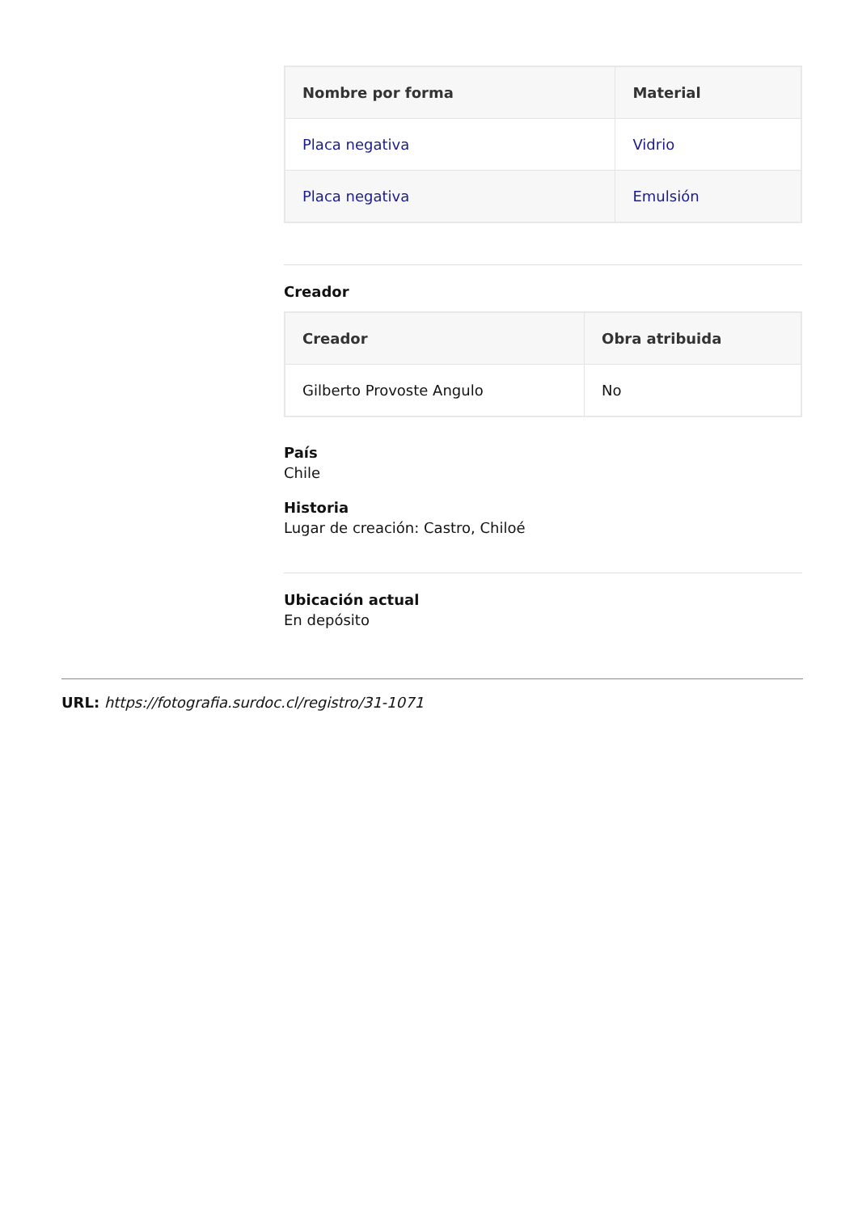| Nombre por forma | Material |
| --- | --- |
| Placa negativa | Vidrio |
| Placa negativa | Emulsión |
Creador
| Creador | Obra atribuida |
| --- | --- |
| Gilberto Provoste Angulo | No |
País
Chile
Historia
Lugar de creación: Castro, Chiloé
Ubicación actual
En depósito
URL: https://fotografia.surdoc.cl/registro/31-1071